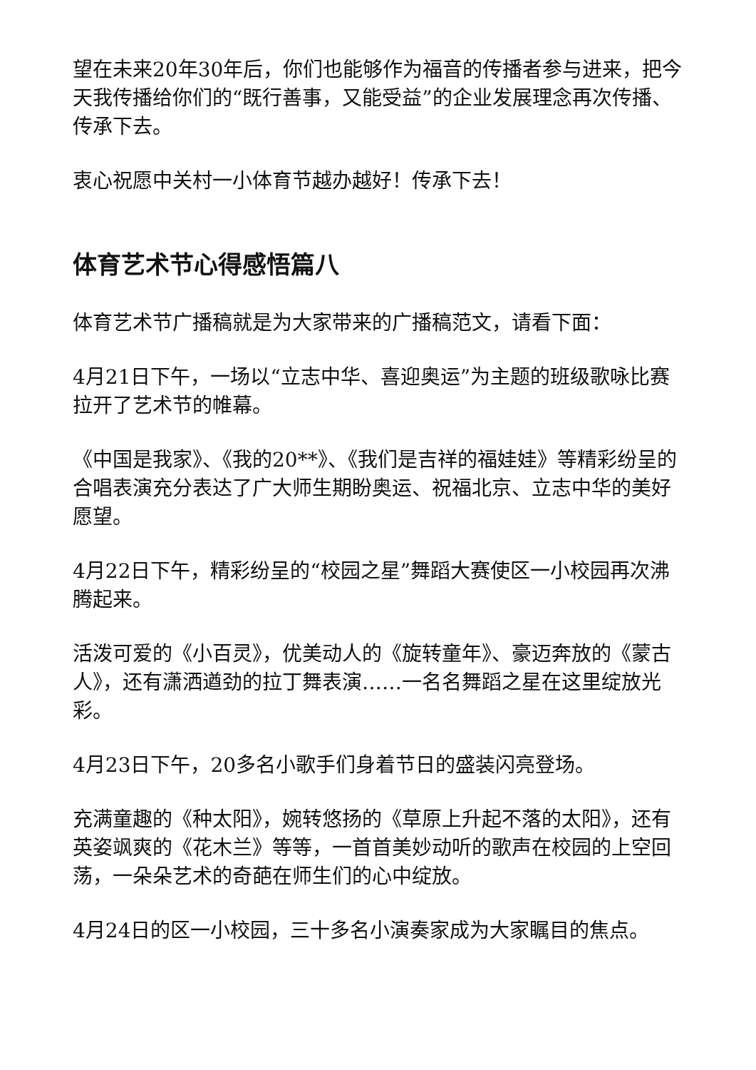望在未来20年30年后，你们也能够作为福音的传播者参与进来，把今天我传播给你们的“既行善事，又能受益”的企业发展理念再次传播、传承下去。
衷心祝愿中关村一小体育节越办越好！传承下去！
体育艺术节心得感悟篇八
体育艺术节广播稿就是为大家带来的广播稿范文，请看下面：
4月21日下午，一场以“立志中华、喜迎奥运”为主题的班级歌咏比赛拉开了艺术节的帷幕。
《中国是我家》、《我的20**》、《我们是吉祥的福娃娃》等精彩纷呈的合唱表演充分表达了广大师生期盼奥运、祝福北京、立志中华的美好愿望。
4月22日下午，精彩纷呈的“校园之星”舞蹈大赛使区一小校园再次沸腾起来。
活泼可爱的《小百灵》，优美动人的《旋转童年》、豪迈奔放的《蒙古人》，还有潇洒遒劲的拉丁舞表演……一名名舞蹈之星在这里绽放光彩。
4月23日下午，20多名小歌手们身着节日的盛装闪亮登场。
充满童趣的《种太阳》，婉转悠扬的《草原上升起不落的太阳》，还有英姿飒爽的《花木兰》等等，一首首美妙动听的歌声在校园的上空回荡，一朵朵艺术的奇葩在师生们的心中绽放。
4月24日的区一小校园，三十多名小演奏家成为大家瞩目的焦点。